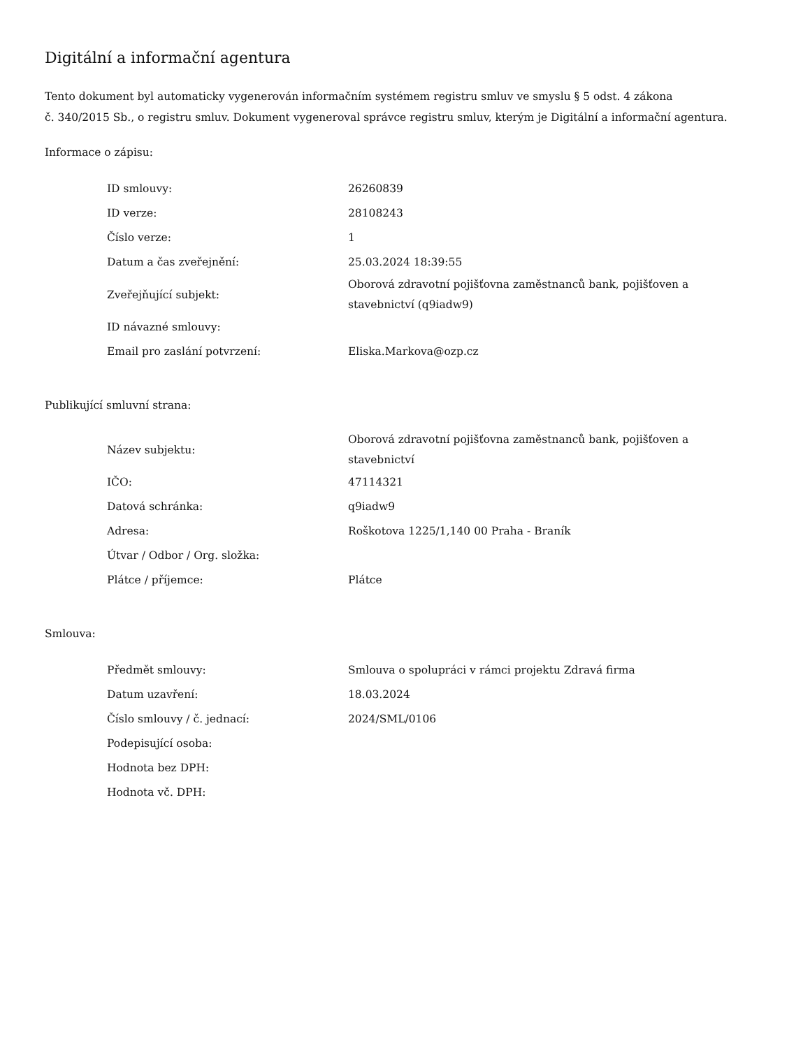Digitální a informační agentura
Tento dokument byl automaticky vygenerován informačním systémem registru smluv ve smyslu § 5 odst. 4 zákona
č. 340/2015 Sb., o registru smluv. Dokument vygeneroval správce registru smluv, kterým je Digitální a informační agentura.
Informace o zápisu:
| ID smlouvy: | 26260839 |
| ID verze: | 28108243 |
| Číslo verze: | 1 |
| Datum a čas zveřejnění: | 25.03.2024 18:39:55 |
| Zveřejňující subjekt: | Oborová zdravotní pojišťovna zaměstnanců bank, pojišťoven a stavebnictví (q9iadw9) |
| ID návazné smlouvy: | |
| Email pro zaslání potvrzení: | Eliska.Markova@ozp.cz |
Publikující smluvní strana:
| Název subjektu: | Oborová zdravotní pojišťovna zaměstnanců bank, pojišťoven a stavebnictví |
| IČO: | 47114321 |
| Datová schránka: | q9iadw9 |
| Adresa: | Roškotova 1225/1,140 00 Praha - Braník |
| Útvar / Odbor / Org. složka: | |
| Plátce / příjemce: | Plátce |
Smlouva:
| Předmět smlouvy: | Smlouva o spolupráci v rámci projektu Zdravá firma |
| Datum uzavření: | 18.03.2024 |
| Číslo smlouvy / č. jednací: | 2024/SML/0106 |
| Podepisující osoba: | |
| Hodnota bez DPH: | |
| Hodnota vč. DPH: | |